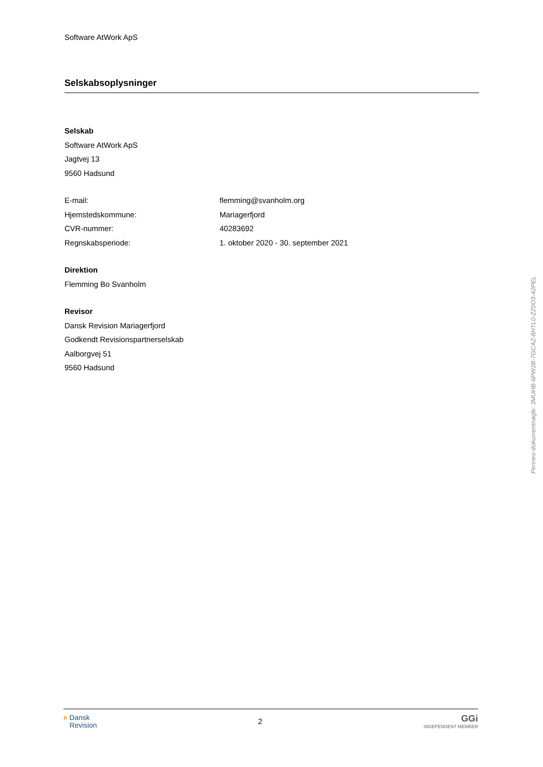Software AtWork ApS
Selskabsoplysninger
Selskab
Software AtWork ApS
Jagtvej 13
9560 Hadsund
E-mail: flemming@svanholm.org
Hjemstedskommune: Mariagerfjord
CVR-nummer: 40283692
Regnskabsperiode: 1. oktober 2020 - 30. september 2021
Direktion
Flemming Bo Svanholm
Revisor
Dansk Revision Mariagerfjord
Godkendt Revisionspartnerselskab
Aalborgvej 51
9560 Hadsund
Penneo dokumentnøgle: 3MUHB-6PW2B-7GCAZ-8HTL0-ZZ0O3-42PEL
ʀ Dansk
Revision
2
GGi
INDEPENDENT MEMBER